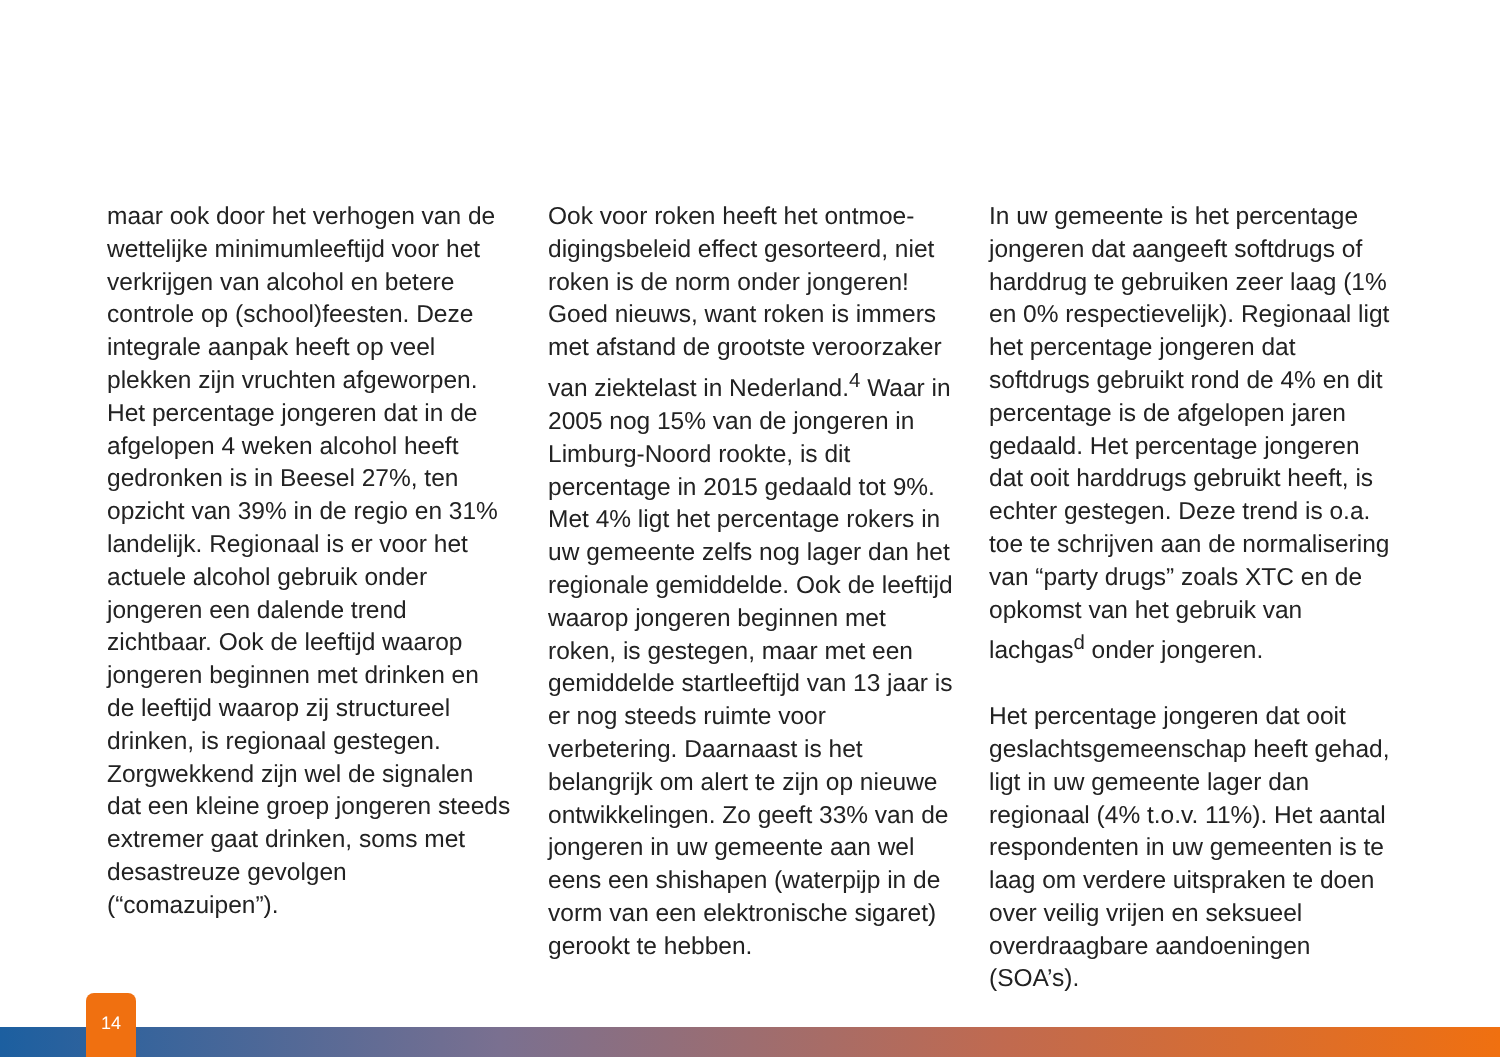maar ook door het verhogen van de wettelijke minimumleeftijd voor het verkrijgen van alcohol en betere controle op (school)feesten. Deze integrale aanpak heeft op veel plekken zijn vruchten afgeworpen. Het percentage jongeren dat in de afgelopen 4 weken alcohol heeft gedronken is in Beesel 27%, ten opzicht van 39% in de regio en 31% landelijk. Regionaal is er voor het actuele alcohol gebruik onder jongeren een dalende trend zichtbaar. Ook de leeftijd waarop jongeren beginnen met drinken en de leeftijd waarop zij structureel drinken, is regionaal gestegen. Zorgwekkend zijn wel de signalen dat een kleine groep jongeren steeds extremer gaat drinken, soms met desastreuze gevolgen (“comazuipen”).
Ook voor roken heeft het ontmoe-digingsbeleid effect gesorteerd, niet roken is de norm onder jongeren! Goed nieuws, want roken is immers met afstand de grootste veroorzaker van ziektelast in Nederland.<sup>4</sup> Waar in 2005 nog 15% van de jongeren in Limburg-Noord rookte, is dit percentage in 2015 gedaald tot 9%. Met 4% ligt het percentage rokers in uw gemeente zelfs nog lager dan het regionale gemiddelde. Ook de leeftijd waarop jongeren beginnen met roken, is gestegen, maar met een gemiddelde startleeftijd van 13 jaar is er nog steeds ruimte voor verbetering. Daarnaast is het belangrijk om alert te zijn op nieuwe ontwikkelingen. Zo geeft 33% van de jongeren in uw gemeente aan wel eens een shishapen (waterpijp in de vorm van een elektronische sigaret) gerookt te hebben.
In uw gemeente is het percentage jongeren dat aangeeft softdrugs of harddrug te gebruiken zeer laag (1% en 0% respectievelijk). Regionaal ligt het percentage jongeren dat softdrugs gebruikt rond de 4% en dit percentage is de afgelopen jaren gedaald. Het percentage jongeren dat ooit harddrugs gebruikt heeft, is echter gestegen. Deze trend is o.a. toe te schrijven aan de normalisering van “party drugs” zoals XTC en de opkomst van het gebruik van lachgas<sup>d</sup> onder jongeren.
Het percentage jongeren dat ooit geslachtsgemeenschap heeft gehad, ligt in uw gemeente lager dan regionaal (4% t.o.v. 11%). Het aantal respondenten in uw gemeenten is te laag om verdere uitspraken te doen over veilig vrijen en seksueel overdraagbare aandoeningen (SOA’s).
14